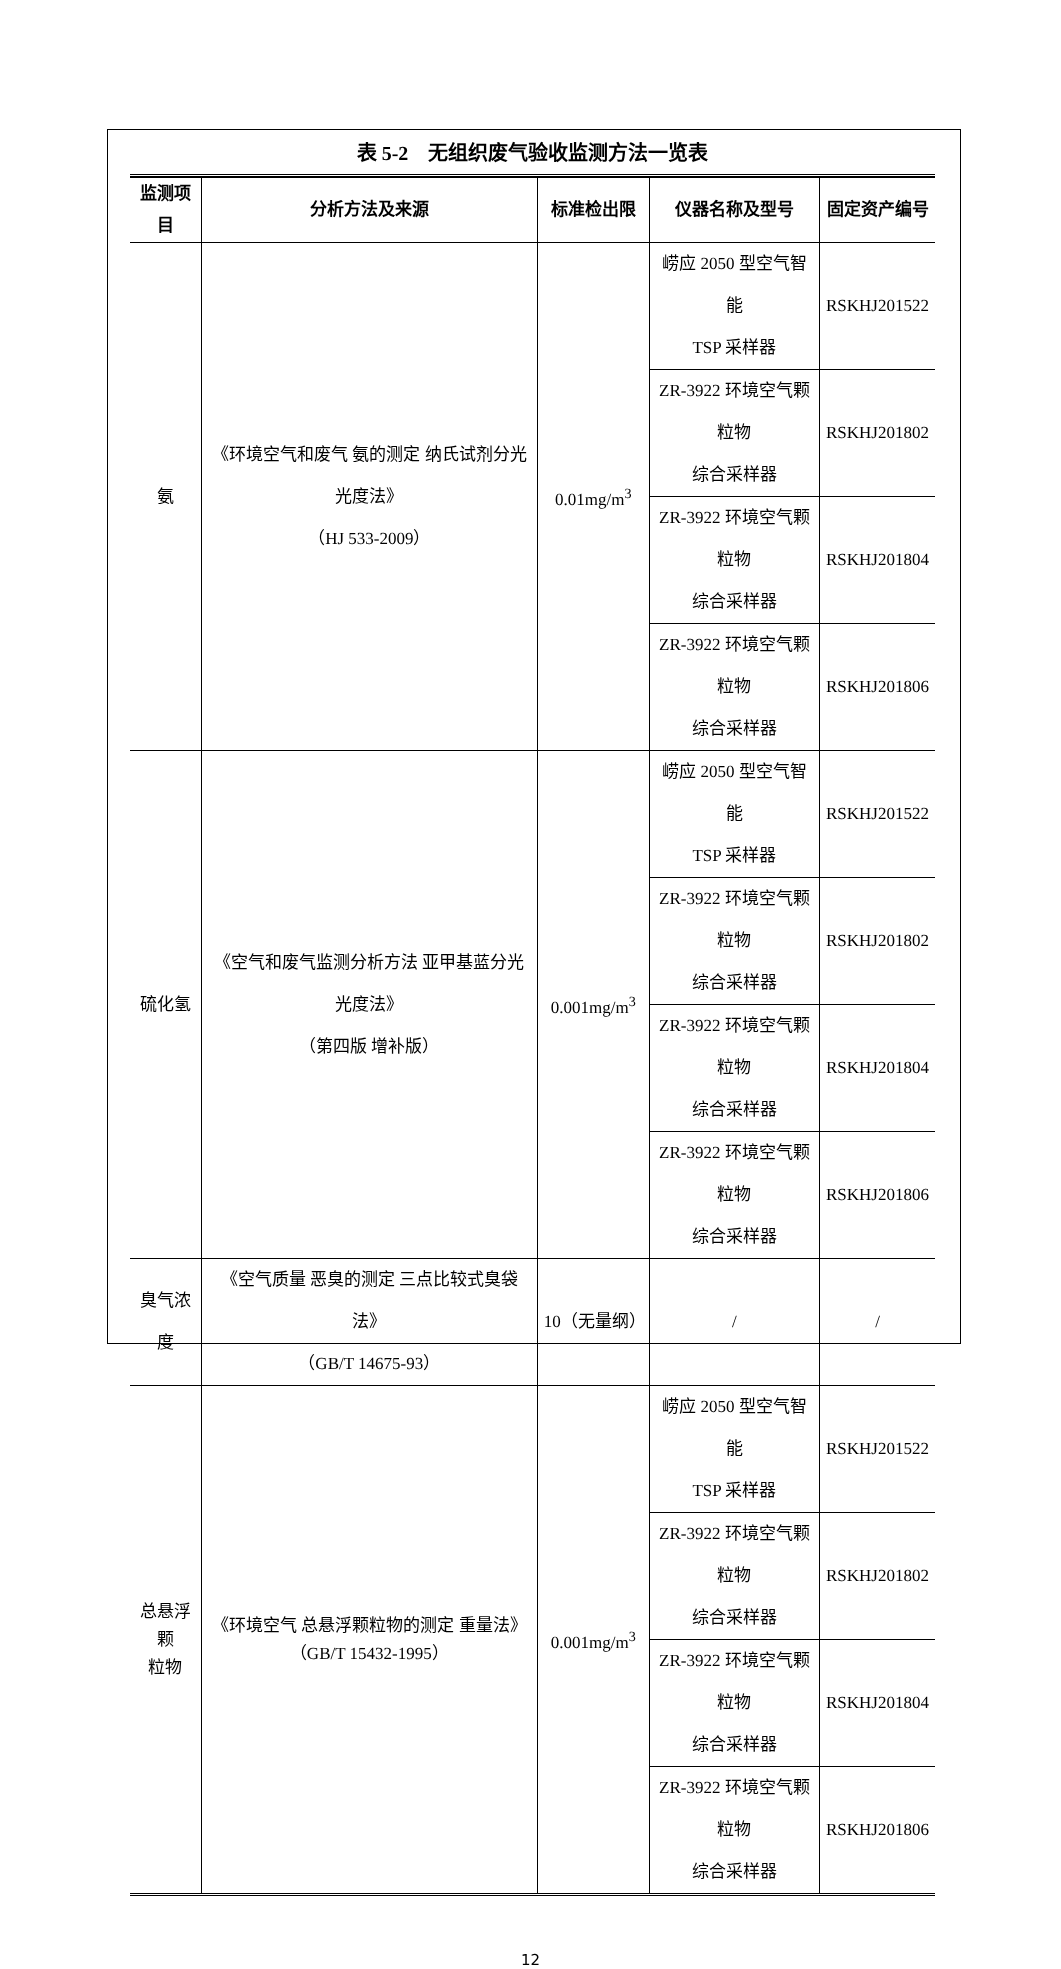表 5-2 无组织废气验收监测方法一览表
| 监测项目 | 分析方法及来源 | 标准检出限 | 仪器名称及型号 | 固定资产编号 |
| --- | --- | --- | --- | --- |
| 氨 | 《环境空气和废气 氨的测定 纳氏试剂分光光度法》 （HJ 533-2009） | 0.01mg/m<sup>3</sup> | 崂应 2050 型空气智能 TSP 采样器 | RSKHJ201522 |
| | | | ZR-3922 环境空气颗粒物 综合采样器 | RSKHJ201802 |
| | | | ZR-3922 环境空气颗粒物 综合采样器 | RSKHJ201804 |
| | | | ZR-3922 环境空气颗粒物 综合采样器 | RSKHJ201806 |
| 硫化氢 | 《空气和废气监测分析方法 亚甲基蓝分光光度法》 （第四版 增补版） | 0.001mg/m<sup>3</sup> | 崂应 2050 型空气智能 TSP 采样器 | RSKHJ201522 |
| | | | ZR-3922 环境空气颗粒物 综合采样器 | RSKHJ201802 |
| | | | ZR-3922 环境空气颗粒物 综合采样器 | RSKHJ201804 |
| | | | ZR-3922 环境空气颗粒物 综合采样器 | RSKHJ201806 |
| 臭气浓度 | 《空气质量 恶臭的测定 三点比较式臭袋法》 （GB/T 14675-93） | 10（无量纲） | / | / |
| 总悬浮颗 粒物 | 《环境空气 总悬浮颗粒物的测定 重量法》 （GB/T 15432-1995） | 0.001mg/m<sup>3</sup> | 崂应 2050 型空气智能 TSP 采样器 | RSKHJ201522 |
| | | | ZR-3922 环境空气颗粒物 综合采样器 | RSKHJ201802 |
| | | | ZR-3922 环境空气颗粒物 综合采样器 | RSKHJ201804 |
| | | | ZR-3922 环境空气颗粒物 综合采样器 | RSKHJ201806 |
12